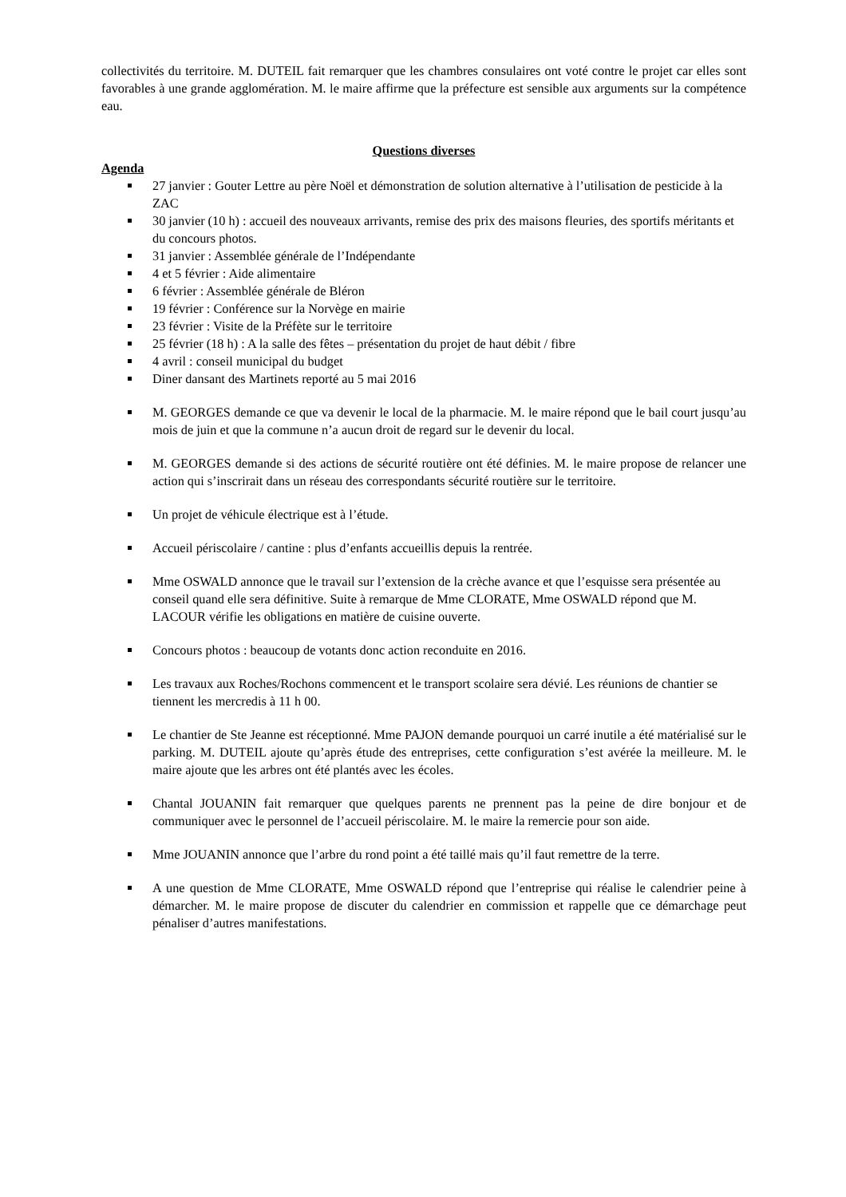collectivités du territoire. M. DUTEIL fait remarquer que les chambres consulaires ont voté contre le projet car elles sont favorables à une grande agglomération. M. le maire affirme que la préfecture est sensible aux arguments sur la compétence eau.
Questions diverses
Agenda
27 janvier : Gouter Lettre au père Noël et démonstration de solution alternative à l’utilisation de pesticide à la ZAC
30 janvier (10 h) : accueil des nouveaux arrivants, remise des prix des maisons fleuries, des sportifs méritants et du concours photos.
31 janvier : Assemblée générale de l’Indépendante
4 et 5 février : Aide alimentaire
6 février : Assemblée générale de Bléron
19 février : Conférence sur la Norvège en mairie
23 février : Visite de la Préfète sur le territoire
25 février (18 h) : A la salle des fêtes – présentation du projet de haut débit / fibre
4 avril : conseil municipal du budget
Diner dansant des Martinets reporté au 5 mai 2016
M. GEORGES demande ce que va devenir le local de la pharmacie. M. le maire répond que le bail court jusqu’au mois de juin et que la commune n’a aucun droit de regard sur le devenir du local.
M. GEORGES demande si des actions de sécurité routière ont été définies. M. le maire propose de relancer une action qui s’inscrirait dans un réseau des correspondants sécurité routière sur le territoire.
Un projet de véhicule électrique est à l’étude.
Accueil périscolaire / cantine : plus d’enfants accueillis depuis la rentrée.
Mme OSWALD annonce que le travail sur l’extension de la crèche avance et que l’esquisse sera présentée au conseil quand elle sera définitive. Suite à remarque de Mme CLORATE, Mme OSWALD répond que M. LACOUR vérifie les obligations en matière de cuisine ouverte.
Concours photos : beaucoup de votants donc action reconduite en 2016.
Les travaux aux Roches/Rochons commencent et le transport scolaire sera dévié. Les réunions de chantier se tiennent les mercredis à 11 h 00.
Le chantier de Ste Jeanne est réceptionné. Mme PAJON demande pourquoi un carré inutile a été matérialisé sur le parking. M. DUTEIL ajoute qu’après étude des entreprises, cette configuration s’est avérée la meilleure. M. le maire ajoute que les arbres ont été plantés avec les écoles.
Chantal JOUANIN fait remarquer que quelques parents ne prennent pas la peine de dire bonjour et de communiquer avec le personnel de l’accueil périscolaire. M. le maire la remercie pour son aide.
Mme JOUANIN annonce que l’arbre du rond point a été taillé mais qu’il faut remettre de la terre.
A une question de Mme CLORATE, Mme OSWALD répond que l’entreprise qui réalise le calendrier peine à démarcher. M. le maire propose de discuter du calendrier en commission et rappelle que ce démarchage peut pénaliser d’autres manifestations.